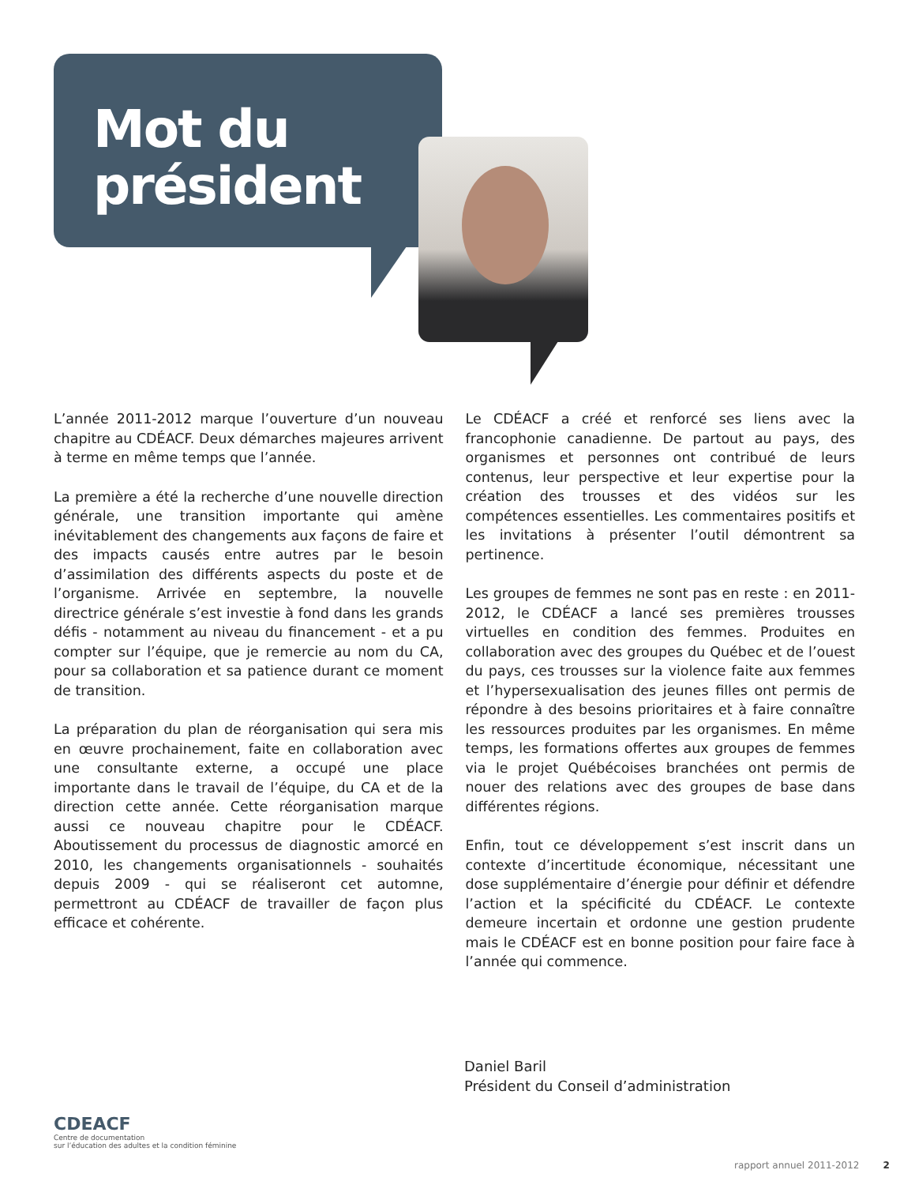Mot du
président
L’année 2011-2012 marque l’ouverture d’un nouveau chapitre au CDÉACF. Deux démarches majeures arrivent à terme en même temps que l’année.
La première a été la recherche d’une nouvelle direction générale, une transition importante qui amène inévitablement des changements aux façons de faire et des impacts causés entre autres par le besoin d’assimilation des différents aspects du poste et de l’organisme. Arrivée en septembre, la nouvelle directrice générale s’est investie à fond dans les grands défis - notamment au niveau du financement - et a pu compter sur l’équipe, que je remercie au nom du CA, pour sa collaboration et sa patience durant ce moment de transition.
La préparation du plan de réorganisation qui sera mis en œuvre prochainement, faite en collaboration avec une consultante externe, a occupé une place importante dans le travail de l’équipe, du CA et de la direction cette année. Cette réorganisation marque aussi ce nouveau chapitre pour le CDÉACF. Aboutissement du processus de diagnostic amorcé en 2010, les changements organisationnels - souhaités depuis 2009 - qui se réaliseront cet automne, permettront au CDÉACF de travailler de façon plus efficace et cohérente.
Le CDÉACF a créé et renforcé ses liens avec la francophonie canadienne. De partout au pays, des organismes et personnes ont contribué de leurs contenus, leur perspective et leur expertise pour la création des trousses et des vidéos sur les compétences essentielles. Les commentaires positifs et les invitations à présenter l’outil démontrent sa pertinence.
Les groupes de femmes ne sont pas en reste : en 2011-2012, le CDÉACF a lancé ses premières trousses virtuelles en condition des femmes. Produites en collaboration avec des groupes du Québec et de l’ouest du pays, ces trousses sur la violence faite aux femmes et l’hypersexualisation des jeunes filles ont permis de répondre à des besoins prioritaires et à faire connaître les ressources produites par les organismes. En même temps, les formations offertes aux groupes de femmes via le projet Québécoises branchées ont permis de nouer des relations avec des groupes de base dans différentes régions.
Enfin, tout ce développement s’est inscrit dans un contexte d’incertitude économique, nécessitant une dose supplémentaire d’énergie pour définir et défendre l’action et la spécificité du CDÉACF. Le contexte demeure incertain et ordonne une gestion prudente mais le CDÉACF est en bonne position pour faire face à l’année qui commence.
Daniel Baril
Président du Conseil d’administration
CDEACF
Centre de documentation
sur l’éducation des adultes et la condition féminine
rapport annuel 2011-2012 2